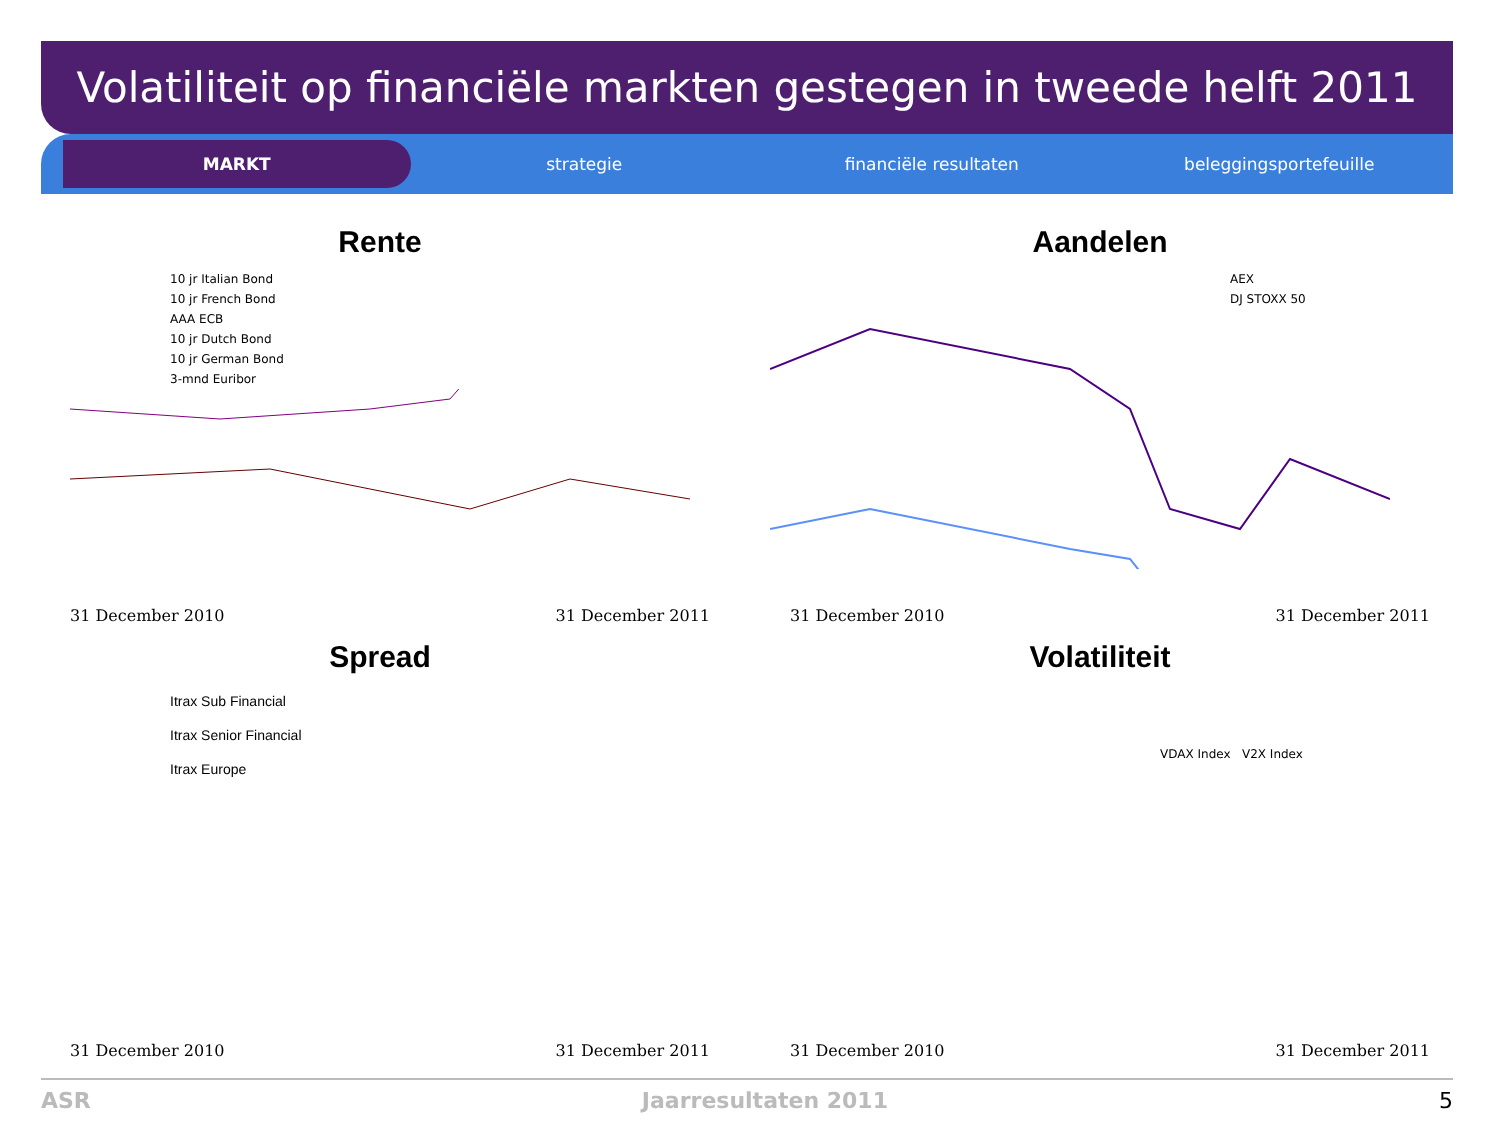Volatiliteit op financiële markten gestegen in tweede helft 2011
MARKT
strategie financiële resultaten beleggingsportefeuille
Rente
10 jr Italian Bond
10 jr French Bond
AAA ECB
10 jr Dutch Bond
10 jr German Bond
3-mnd Euribor
31 December 2010 31 December 2011
Aandelen
AEX
DJ STOXX 50
31 December 2010 31 December 2011
Spread
Itrax Sub Financial
Itrax Senior Financial
Itrax Europe
31 December 2010 31 December 2011
Volatiliteit
VDAX Index V2X Index
31 December 2010 31 December 2011
ASR Jaarresultaten 2011 5